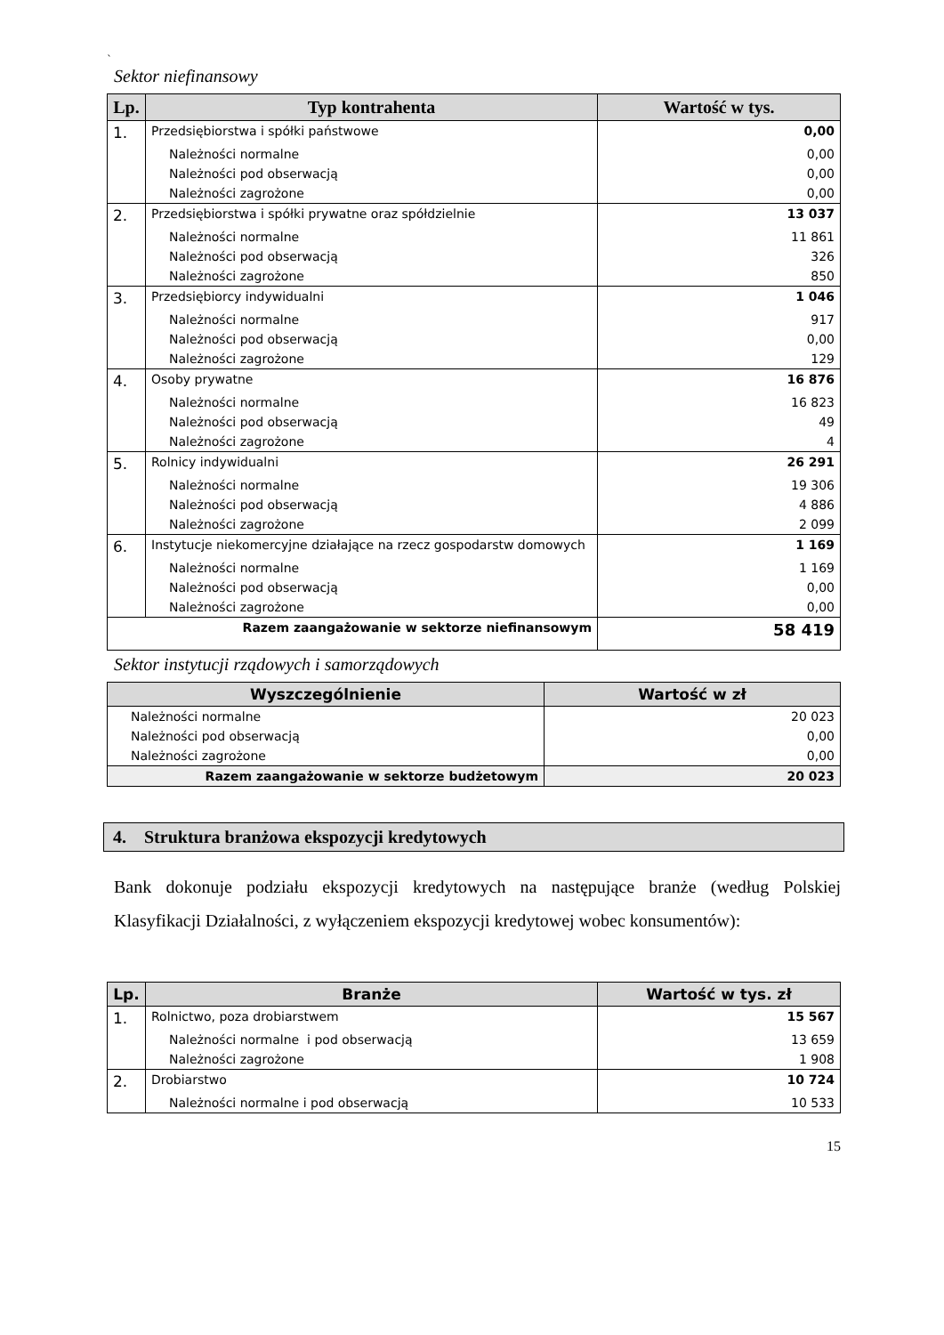`
Sektor niefinansowy
| Lp. | Typ kontrahenta | Wartość w tys. |
| --- | --- | --- |
| 1. | Przedsiębiorstwa i spółki państwowe | 0,00 |
| | Należności normalne | 0,00 |
| | Należności pod obserwacją | 0,00 |
| | Należności zagrożone | 0,00 |
| 2. | Przedsiębiorstwa i spółki prywatne oraz spółdzielnie | 13 037 |
| | Należności normalne | 11 861 |
| | Należności pod obserwacją | 326 |
| | Należności zagrożone | 850 |
| 3. | Przedsiębiorcy indywidualni | 1 046 |
| | Należności normalne | 917 |
| | Należności pod obserwacją | 0,00 |
| | Należności zagrożone | 129 |
| 4. | Osoby prywatne | 16 876 |
| | Należności normalne | 16 823 |
| | Należności pod obserwacją | 49 |
| | Należności zagrożone | 4 |
| 5. | Rolnicy indywidualni | 26 291 |
| | Należności normalne | 19 306 |
| | Należności pod obserwacją | 4 886 |
| | Należności zagrożone | 2 099 |
| 6. | Instytucje niekomercyjne działające na rzecz gospodarstw domowych | 1 169 |
| | Należności normalne | 1 169 |
| | Należności pod obserwacją | 0,00 |
| | Należności zagrożone | 0,00 |
| Razem zaangażowanie w sektorze niefinansowym | | 58 419 |
Sektor instytucji rządowych i samorządowych
| Wyszczególnienie | Wartość w zł |
| --- | --- |
| Należności normalne | 20 023 |
| Należności pod obserwacją | 0,00 |
| Należności zagrożone | 0,00 |
| Razem zaangażowanie w sektorze budżetowym | 20 023 |
4. Struktura branżowa ekspozycji kredytowych
Bank dokonuje podziału ekspozycji kredytowych na następujące branże (według Polskiej Klasyfikacji Działalności, z wyłączeniem ekspozycji kredytowej wobec konsumentów):
| Lp. | Branże | Wartość w tys. zł |
| --- | --- | --- |
| 1. | Rolnictwo, poza drobiarstwem | 15 567 |
| | Należności normalne i pod obserwacją | 13 659 |
| | Należności zagrożone | 1 908 |
| 2. | Drobiarstwo | 10 724 |
| | Należności normalne i pod obserwacją | 10 533 |
15